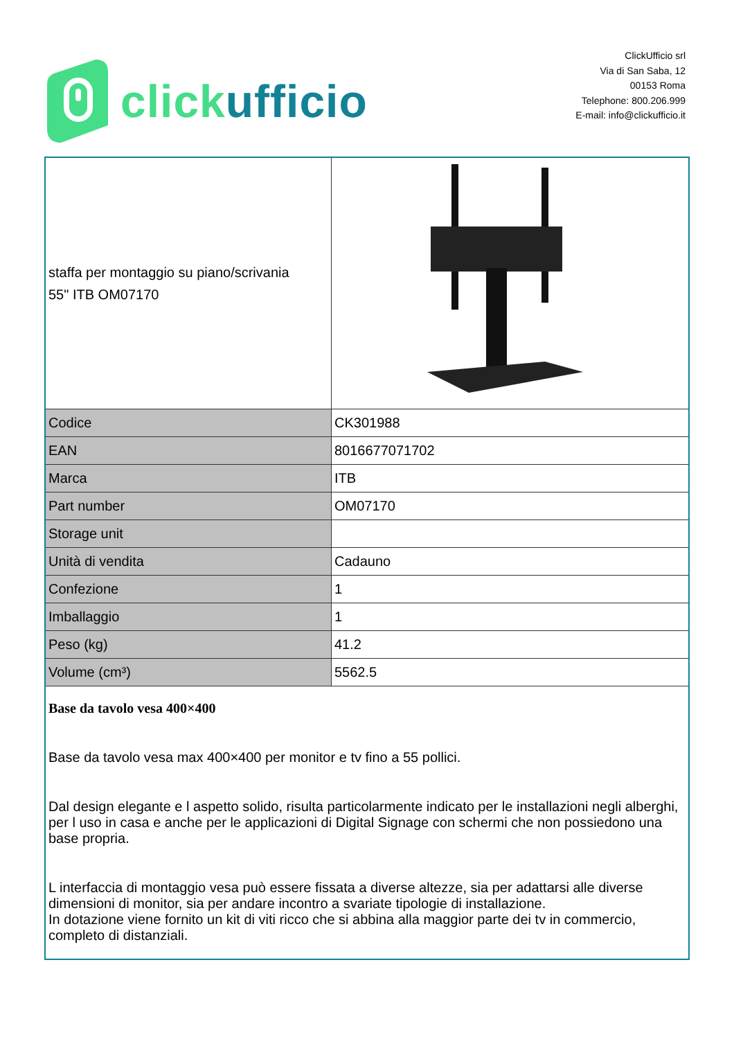click ufficio
ClickUfficio srl
Via di San Saba, 12
00153 Roma
Telephone: 800.206.999
E-mail: info@clickufficio.it
| staffa per montaggio su piano/scrivania 55" ITB OM07170 | |
| Codice | CK301988 |
| EAN | 8016677071702 |
| Marca | ITB |
| Part number | OM07170 |
| Storage unit | |
| Unità di vendita | Cadauno |
| Confezione | 1 |
| Imballaggio | 1 |
| Peso (kg) | 41.2 |
| Volume (cm³) | 5562.5 |
Base da tavolo vesa 400×400
Base da tavolo vesa max 400×400 per monitor e tv fino a 55 pollici.
Dal design elegante e l aspetto solido, risulta particolarmente indicato per le installazioni negli alberghi, per l uso in casa e anche per le applicazioni di Digital Signage con schermi che non possiedono una base propria.
L interfaccia di montaggio vesa può essere fissata a diverse altezze, sia per adattarsi alle diverse dimensioni di monitor, sia per andare incontro a svariate tipologie di installazione.
In dotazione viene fornito un kit di viti ricco che si abbina alla maggior parte dei tv in commercio, completo di distanziali.